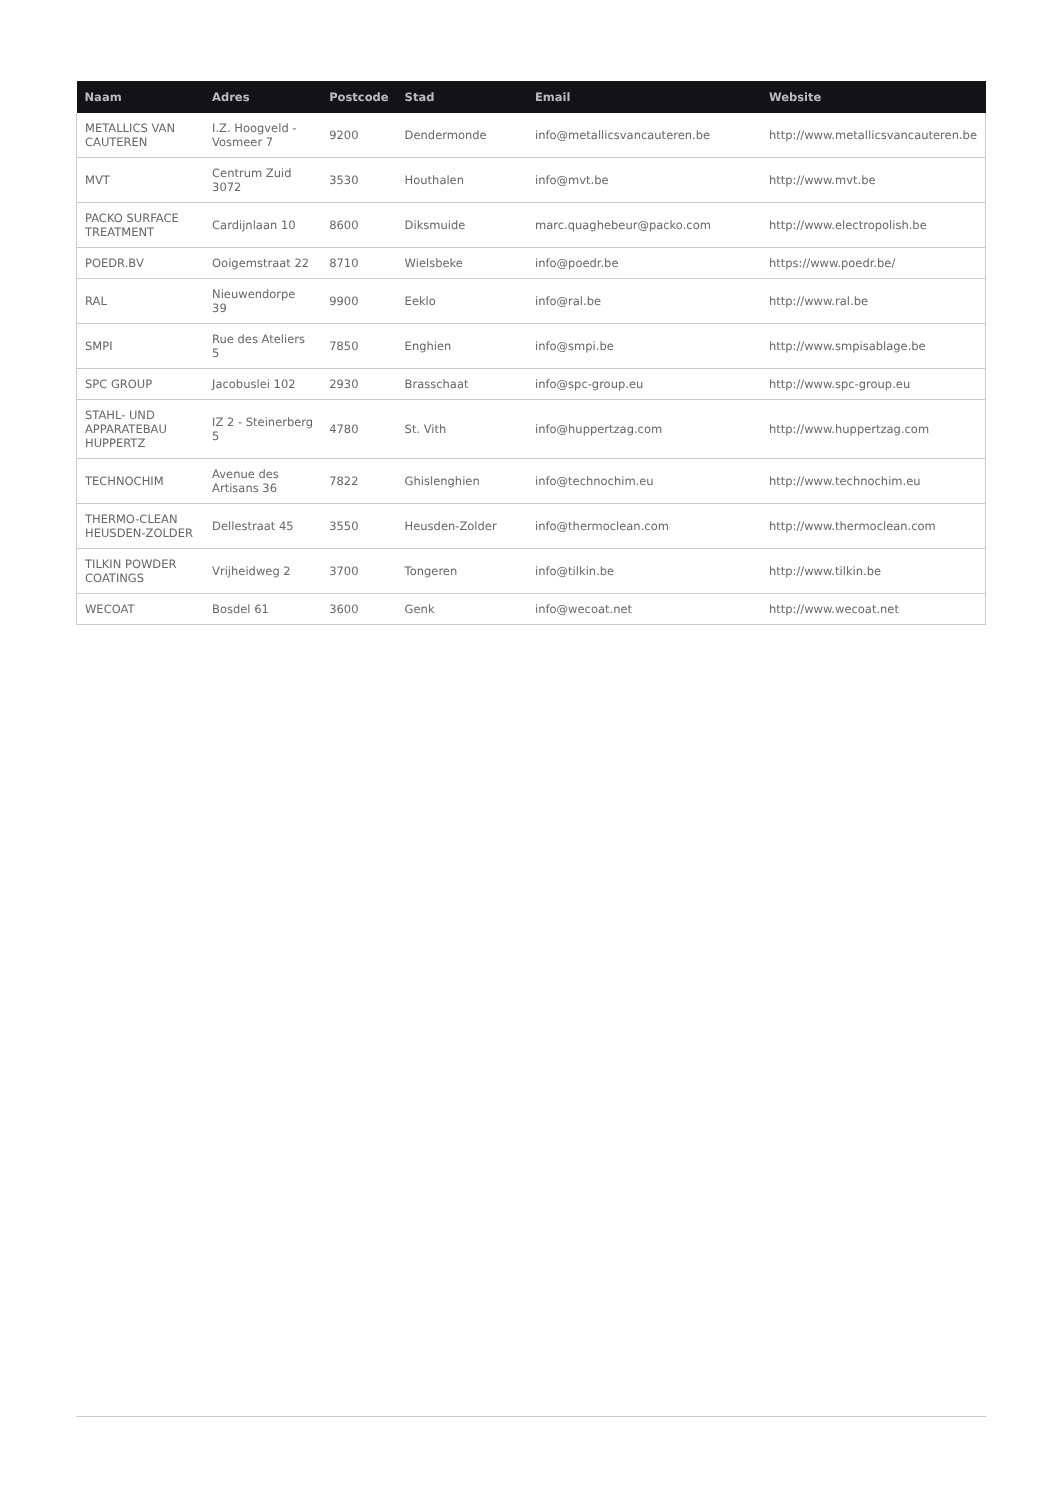| Naam | Adres | Postcode | Stad | Email | Website |
| --- | --- | --- | --- | --- | --- |
| METALLICS VAN CAUTEREN | I.Z. Hoogveld - Vosmeer 7 | 9200 | Dendermonde | info@metallicsvancauteren.be | http://www.metallicsvancauteren.be |
| MVT | Centrum Zuid 3072 | 3530 | Houthalen | info@mvt.be | http://www.mvt.be |
| PACKO SURFACE TREATMENT | Cardijnlaan 10 | 8600 | Diksmuide | marc.quaghebeur@packo.com | http://www.electropolish.be |
| POEDR.BV | Ooigemstraat 22 | 8710 | Wielsbeke | info@poedr.be | https://www.poedr.be/ |
| RAL | Nieuwendorpe 39 | 9900 | Eeklo | info@ral.be | http://www.ral.be |
| SMPI | Rue des Ateliers 5 | 7850 | Enghien | info@smpi.be | http://www.smpisablage.be |
| SPC GROUP | Jacobuslei 102 | 2930 | Brasschaat | info@spc-group.eu | http://www.spc-group.eu |
| STAHL- UND APPARATEBAU HUPPERTZ | IZ 2 - Steinerberg 5 | 4780 | St. Vith | info@huppertzag.com | http://www.huppertzag.com |
| TECHNOCHIM | Avenue des Artisans 36 | 7822 | Ghislenghien | info@technochim.eu | http://www.technochim.eu |
| THERMO-CLEAN HEUSDEN-ZOLDER | Dellestraat 45 | 3550 | Heusden-Zolder | info@thermoclean.com | http://www.thermoclean.com |
| TILKIN POWDER COATINGS | Vrijheidweg 2 | 3700 | Tongeren | info@tilkin.be | http://www.tilkin.be |
| WECOAT | Bosdel 61 | 3600 | Genk | info@wecoat.net | http://www.wecoat.net |